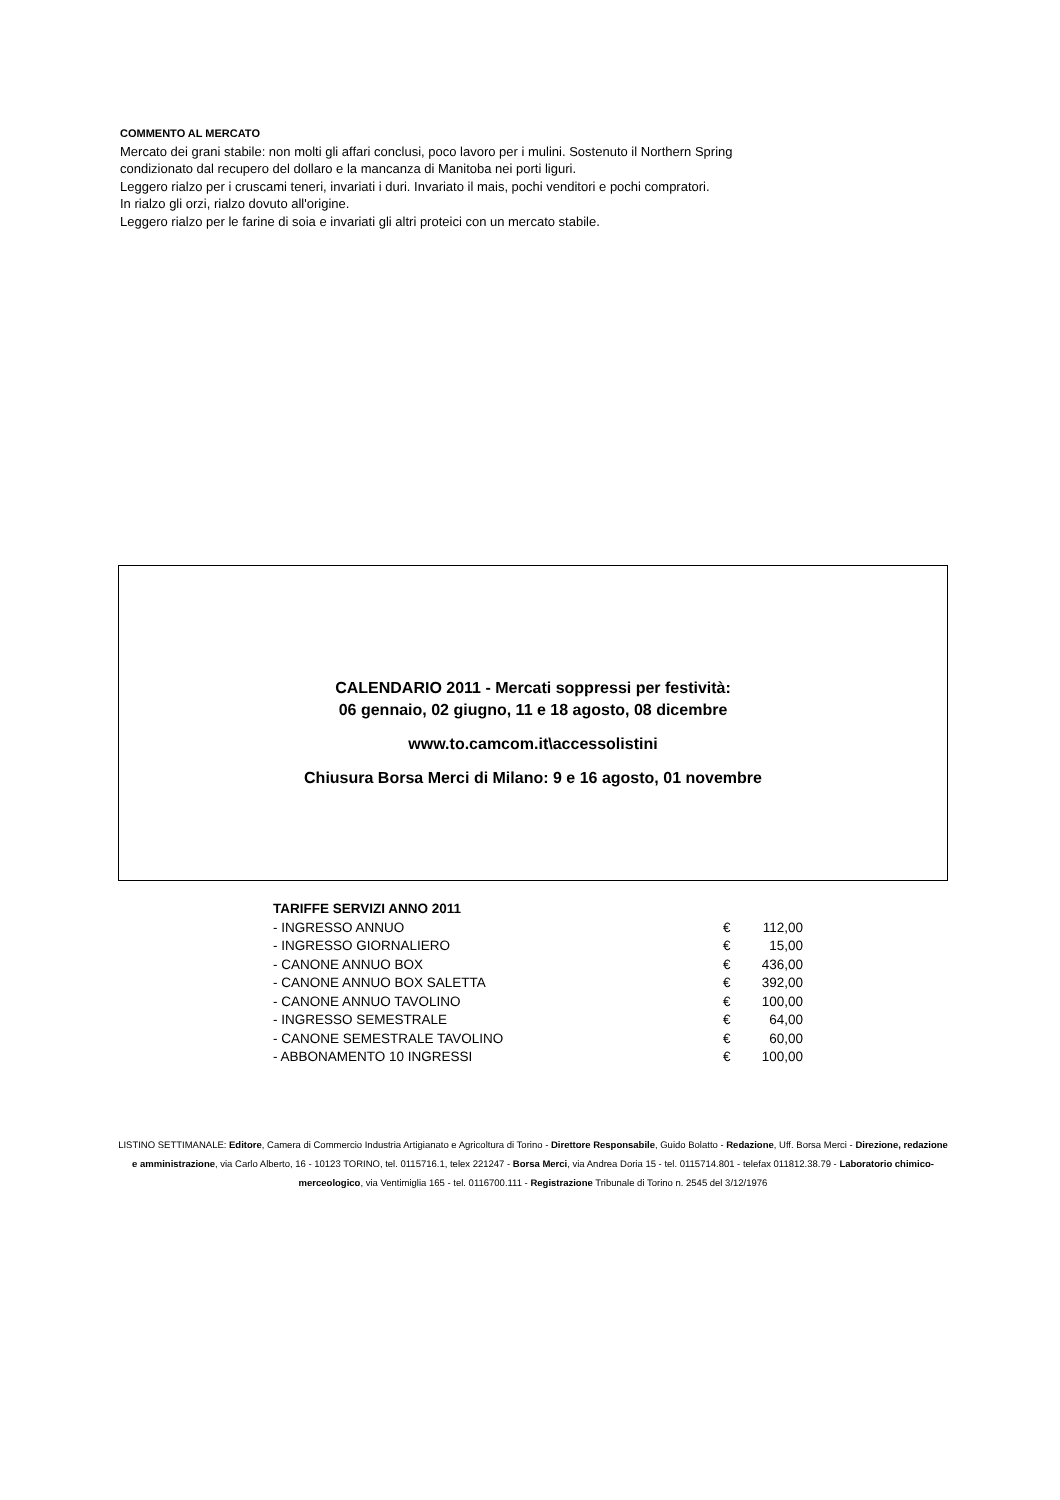COMMENTO AL MERCATO
Mercato dei grani stabile: non molti gli affari conclusi, poco lavoro per i mulini. Sostenuto il Northern Spring
condizionato dal recupero del dollaro e la mancanza di Manitoba nei porti liguri.
Leggero rialzo per i cruscami teneri, invariati i duri. Invariato il mais, pochi venditori e pochi compratori.
In rialzo gli orzi, rialzo dovuto all'origine.
Leggero rialzo per le farine di soia e invariati gli altri proteici con un mercato stabile.
CALENDARIO 2011 - Mercati soppressi per festività:
06 gennaio, 02 giugno, 11 e 18 agosto, 08 dicembre
www.to.camcom.it\accessolistini
Chiusura Borsa Merci di Milano: 9 e 16 agosto, 01 novembre
| TARIFFE SERVIZI ANNO 2011 | | |
| - INGRESSO ANNUO | € | 112,00 |
| - INGRESSO GIORNALIERO | € | 15,00 |
| - CANONE ANNUO BOX | € | 436,00 |
| - CANONE ANNUO BOX SALETTA | € | 392,00 |
| - CANONE ANNUO TAVOLINO | € | 100,00 |
| - INGRESSO SEMESTRALE | € | 64,00 |
| - CANONE SEMESTRALE TAVOLINO | € | 60,00 |
| - ABBONAMENTO 10 INGRESSI | € | 100,00 |
LISTINO SETTIMANALE: Editore, Camera di Commercio Industria Artigianato e Agricoltura di Torino - Direttore Responsabile, Guido Bolatto - Redazione, Uff. Borsa Merci - Direzione, redazione e amministrazione, via Carlo Alberto, 16 - 10123 TORINO, tel. 0115716.1, telex 221247 - Borsa Merci, via Andrea Doria 15 - tel. 0115714.801 - telefax 011812.38.79 - Laboratorio chimico-merceologico, via Ventimiglia 165 - tel. 0116700.111 - Registrazione Tribunale di Torino n. 2545 del 3/12/1976